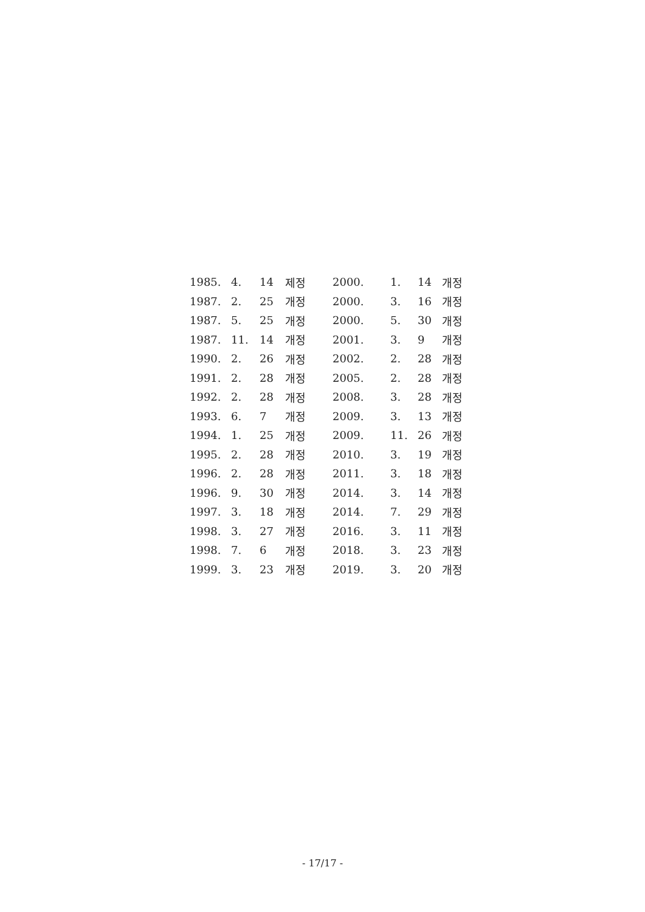| 1985. | 4. | 14 | 제정 | 2000. | 1. | 14 | 개정 |
| 1987. | 2. | 25 | 개정 | 2000. | 3. | 16 | 개정 |
| 1987. | 5. | 25 | 개정 | 2000. | 5. | 30 | 개정 |
| 1987. | 11. | 14 | 개정 | 2001. | 3. | 9 | 개정 |
| 1990. | 2. | 26 | 개정 | 2002. | 2. | 28 | 개정 |
| 1991. | 2. | 28 | 개정 | 2005. | 2. | 28 | 개정 |
| 1992. | 2. | 28 | 개정 | 2008. | 3. | 28 | 개정 |
| 1993. | 6. | 7 | 개정 | 2009. | 3. | 13 | 개정 |
| 1994. | 1. | 25 | 개정 | 2009. | 11. | 26 | 개정 |
| 1995. | 2. | 28 | 개정 | 2010. | 3. | 19 | 개정 |
| 1996. | 2. | 28 | 개정 | 2011. | 3. | 18 | 개정 |
| 1996. | 9. | 30 | 개정 | 2014. | 3. | 14 | 개정 |
| 1997. | 3. | 18 | 개정 | 2014. | 7. | 29 | 개정 |
| 1998. | 3. | 27 | 개정 | 2016. | 3. | 11 | 개정 |
| 1998. | 7. | 6 | 개정 | 2018. | 3. | 23 | 개정 |
| 1999. | 3. | 23 | 개정 | 2019. | 3. | 20 | 개정 |
- 17/17 -